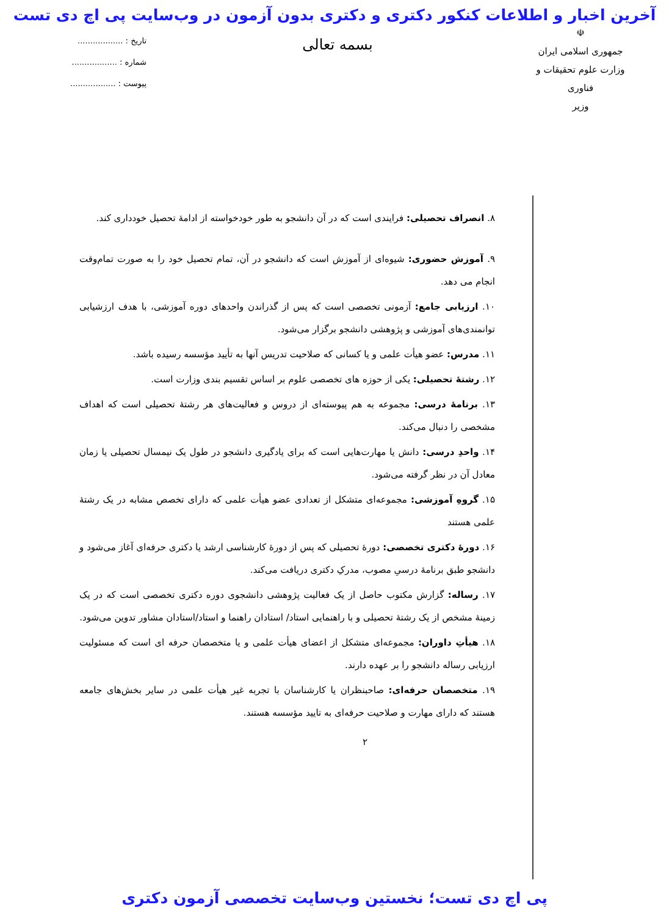آخرین اخبار و اطلاعات کنکور دکتری و دکتری بدون آزمون در وب‌سایت پی اچ دی تست
☫
جمهوری اسلامی ایران
وزارت علوم تحقیقات و فناوری
وزیر
بسمه تعالی
تاریخ : ..................
شماره : ..................
پیوست : ..................
۸. انصراف تحصیلی: فرایندی است که در آن دانشجو به طور خودخواسته از ادامهٔ تحصیل خودداری کند.
۹. آموزش حضوری: شیوه‌ای از آموزش است که دانشجو در آن، تمام تحصیل خود را به صورت تمام‌وقت انجام می دهد.
۱۰. ارزیابی جامع: آزمونی تخصصی است که پس از گذراندن واحدهای دوره آموزشی، با هدف ارزشیابی توانمندی‌های آموزشی و پژوهشی دانشجو برگزار می‌شود.
۱۱. مدرس: عضو هیأت علمی و یا کسانی که صلاحیت تدریس آنها به تأیید مؤسسه رسیده باشد.
۱۲. رشتهٔ تحصیلی: یکی از حوزه های تخصصی علوم بر اساس تقسیم بندی وزارت است.
۱۳. برنامهٔ درسی: مجموعه به هم پیوسته‌ای از دروس و فعالیت‌های هر رشتهٔ تحصیلی است که اهداف مشخصی را دنبال می‌کند.
۱۴. واحدِ درسی: دانش یا مهارت‌هایی است که برای یادگیری دانشجو در طول یک نیمسال تحصیلی یا زمان معادل آن در نظر گرفته می‌شود.
۱۵. گروهِ آموزشی: مجموعه‌ای متشکل از تعدادی عضو هیأت علمی که دارای تخصص مشابه در یک رشتهٔ علمی هستند
۱۶. دورهٔ دکتری تخصصی: دورهٔ تحصیلی که پس از دورهٔ کارشناسی ارشد یا دکتری حرفه‌ای آغاز می‌شود و دانشجو طبق برنامهٔ درسیِ مصوب، مدرکِ دکتری دریافت می‌کند.
۱۷. رساله: گزارش مکتوب حاصل از یک فعالیت پژوهشی دانشجوی دوره دکتری تخصصی است که در یک زمینهٔ مشخص از یک رشتهٔ تحصیلی و با راهنمایی استاد/ استادان راهنما و استاد/استادان مشاور تدوین می‌شود.
۱۸. هیأتِ داوران: مجموعه‌ای متشکل از اعضای هیأت علمی و یا متخصصان حرفه ای است که مسئولیت ارزیابی رساله دانشجو را بر عهده دارند.
۱۹. متخصصان حرفه‌ای: صاحبنظران یا کارشناسان با تجربه غیر هیأت علمی در سایر بخش‌های جامعه هستند که دارای مهارت و صلاحیت حرفه‌ای به تایید مؤسسه هستند.
۲
پی اچ دی تست؛ نخستین وب‌سایت تخصصی آزمون دکتری